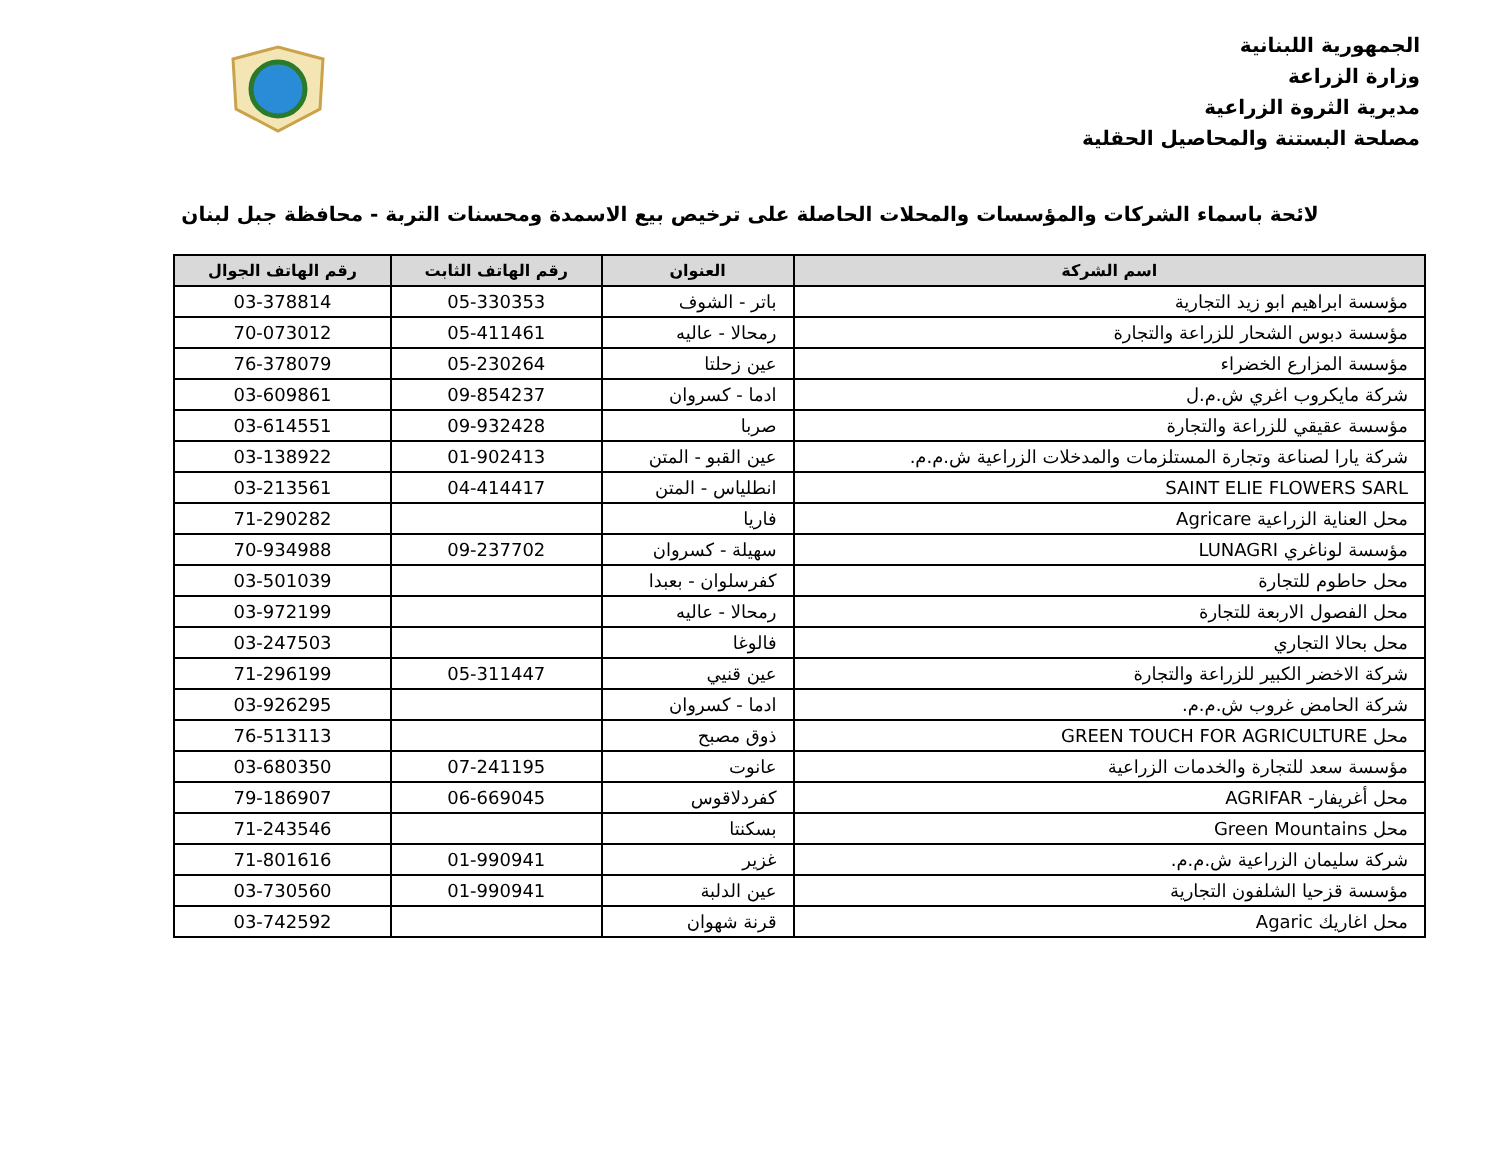الجمهورية اللبنانية
وزارة الزراعة
مديرية الثروة الزراعية
مصلحة البستنة والمحاصيل الحقلية
لائحة باسماء الشركات والمؤسسات والمحلات الحاصلة على ترخيص بيع الاسمدة ومحسنات التربة - محافظة جبل لبنان
| اسم الشركة | العنوان | رقم الهاتف الثابت | رقم الهاتف الجوال |
| --- | --- | --- | --- |
| مؤسسة ابراهيم ابو زيد التجارية | باتر - الشوف | 05-330353 | 03-378814 |
| مؤسسة دبوس الشحار للزراعة والتجارة | رمحالا - عاليه | 05-411461 | 70-073012 |
| مؤسسة المزارع الخضراء | عين زحلتا | 05-230264 | 76-378079 |
| شركة مايكروب اغري ش.م.ل | ادما - كسروان | 09-854237 | 03-609861 |
| مؤسسة عقيقي للزراعة والتجارة | صربا | 09-932428 | 03-614551 |
| شركة يارا لصناعة وتجارة المستلزمات والمدخلات الزراعية ش.م.م. | عين القبو - المتن | 01-902413 | 03-138922 |
| SAINT ELIE FLOWERS SARL | انطلياس - المتن | 04-414417 | 03-213561 |
| محل العناية الزراعية Agricare | فاريا | | 71-290282 |
| مؤسسة لوناغري LUNAGRI | سهيلة - كسروان | 09-237702 | 70-934988 |
| محل حاطوم للتجارة | كفرسلوان - بعبدا | | 03-501039 |
| محل الفصول الاربعة للتجارة | رمحالا - عاليه | | 03-972199 |
| محل بحالا التجاري | فالوغا | | 03-247503 |
| شركة الاخضر الكبير للزراعة والتجارة | عين قنيي | 05-311447 | 71-296199 |
| شركة الحامض غروب ش.م.م. | ادما - كسروان | | 03-926295 |
| محل GREEN TOUCH FOR AGRICULTURE | ذوق مصبح | | 76-513113 |
| مؤسسة سعد للتجارة والخدمات الزراعية | عانوت | 07-241195 | 03-680350 |
| محل أغريفار- AGRIFAR | كفردلاقوس | 06-669045 | 79-186907 |
| محل Green Mountains | بسكنتا | | 71-243546 |
| شركة سليمان الزراعية ش.م.م. | غزير | 01-990941 | 71-801616 |
| مؤسسة قزحيا الشلفون التجارية | عين الدلبة | 01-990941 | 03-730560 |
| محل اغاريك Agaric | قرنة شهوان | | 03-742592 |